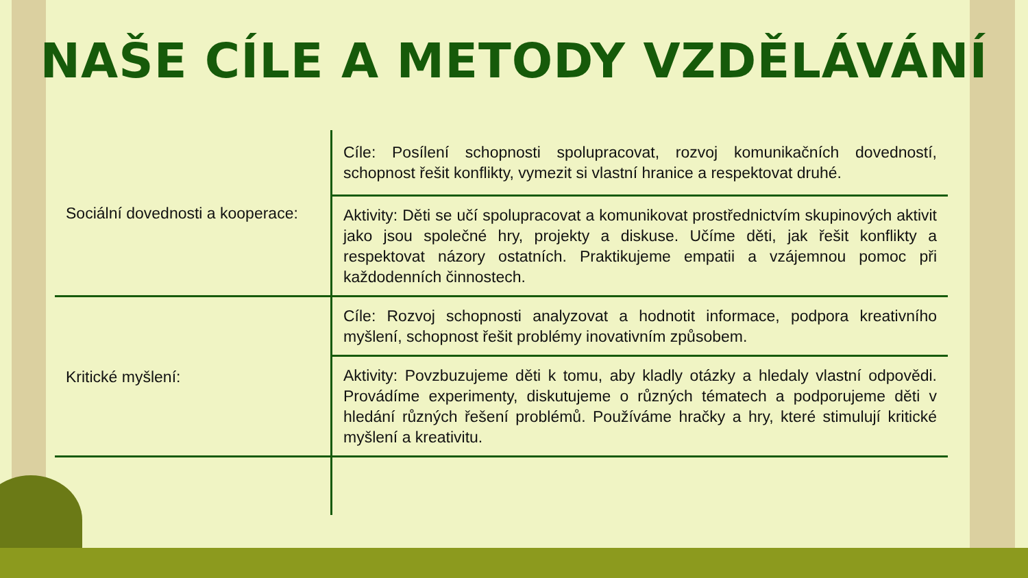NAŠE CÍLE A METODY VZDĚLÁVÁNÍ
| Sociální dovednosti a kooperace: | Cíle: Posílení schopnosti spolupracovat, rozvoj komunikačních dovedností, schopnost řešit konflikty, vymezit si vlastní hranice a respektovat druhé. |
| | Aktivity: Děti se učí spolupracovat a komunikovat prostřednictvím skupinových aktivit jako jsou společné hry, projekty a diskuse. Učíme děti, jak řešit konflikty a respektovat názory ostatních. Praktikujeme empatii a vzájemnou pomoc při každodenních činnostech. |
| Kritické myšlení: | Cíle: Rozvoj schopnosti analyzovat a hodnotit informace, podpora kreativního myšlení, schopnost řešit problémy inovativním způsobem. |
| | Aktivity: Povzbuzujeme děti k tomu, aby kladly otázky a hledaly vlastní odpovědi. Provádíme experimenty, diskutujeme o různých tématech a podporujeme děti v hledání různých řešení problémů. Používáme hračky a hry, které stimulují kritické myšlení a kreativitu. |